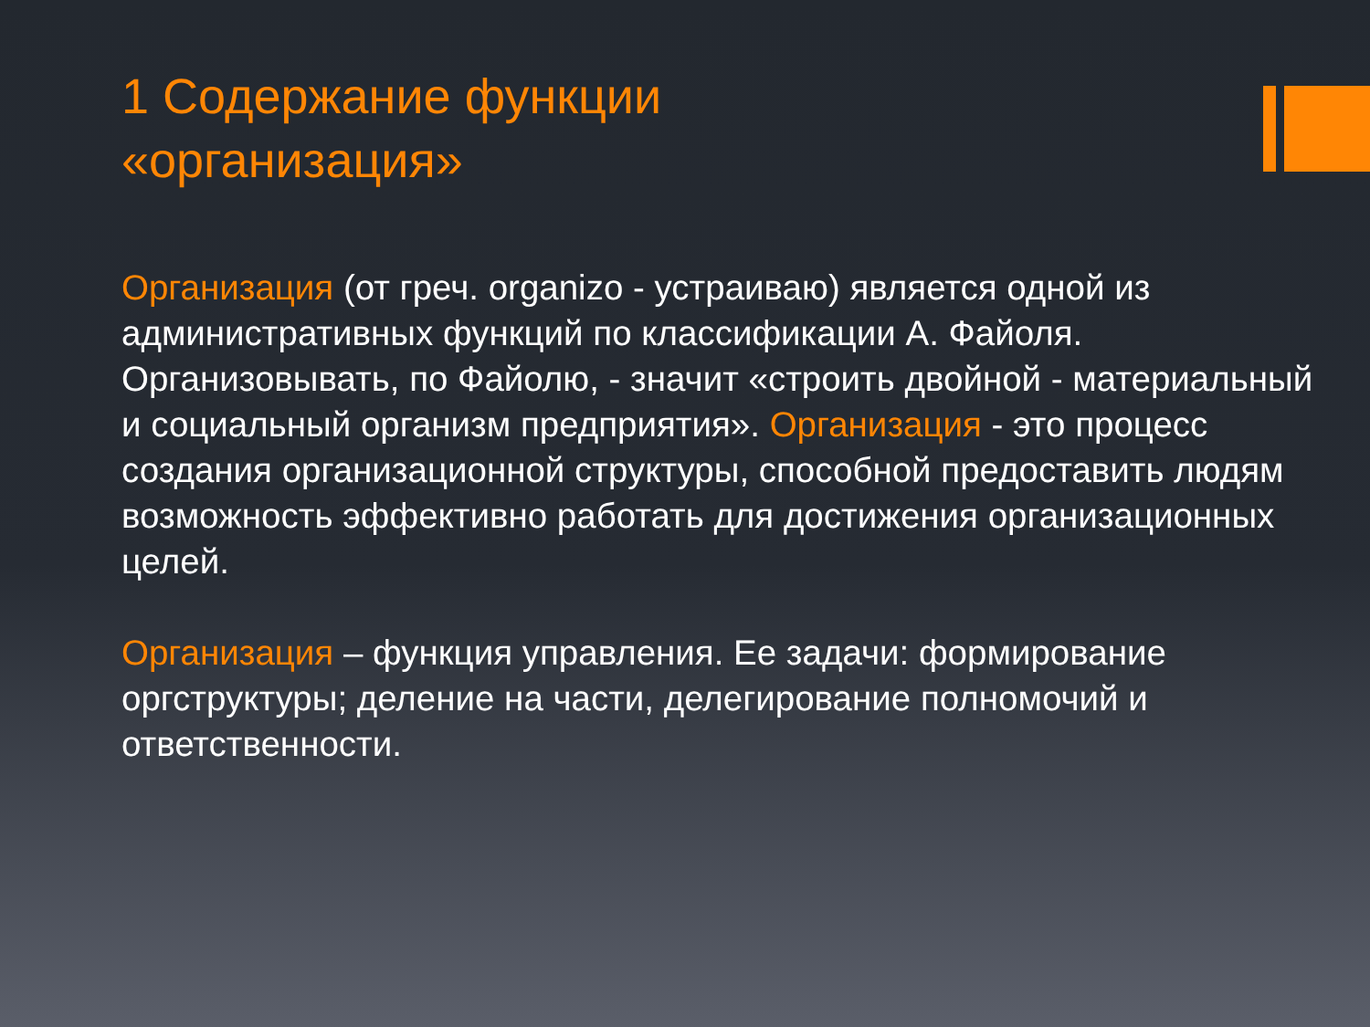1 Содержание функции
«организация»
Организация (от греч. organizo - устраиваю) является одной из административных функций по классификации А. Файоля. Организовывать, по Файолю, - значит «строить двойной - материальный и социальный организм предприятия». Организация - это процесс создания организационной структуры, способной предоставить людям возможность эффективно работать для достижения организационных целей.
Организация – функция управления. Ее задачи: формирование оргструктуры; деление на части, делегирование полномочий и ответственности.